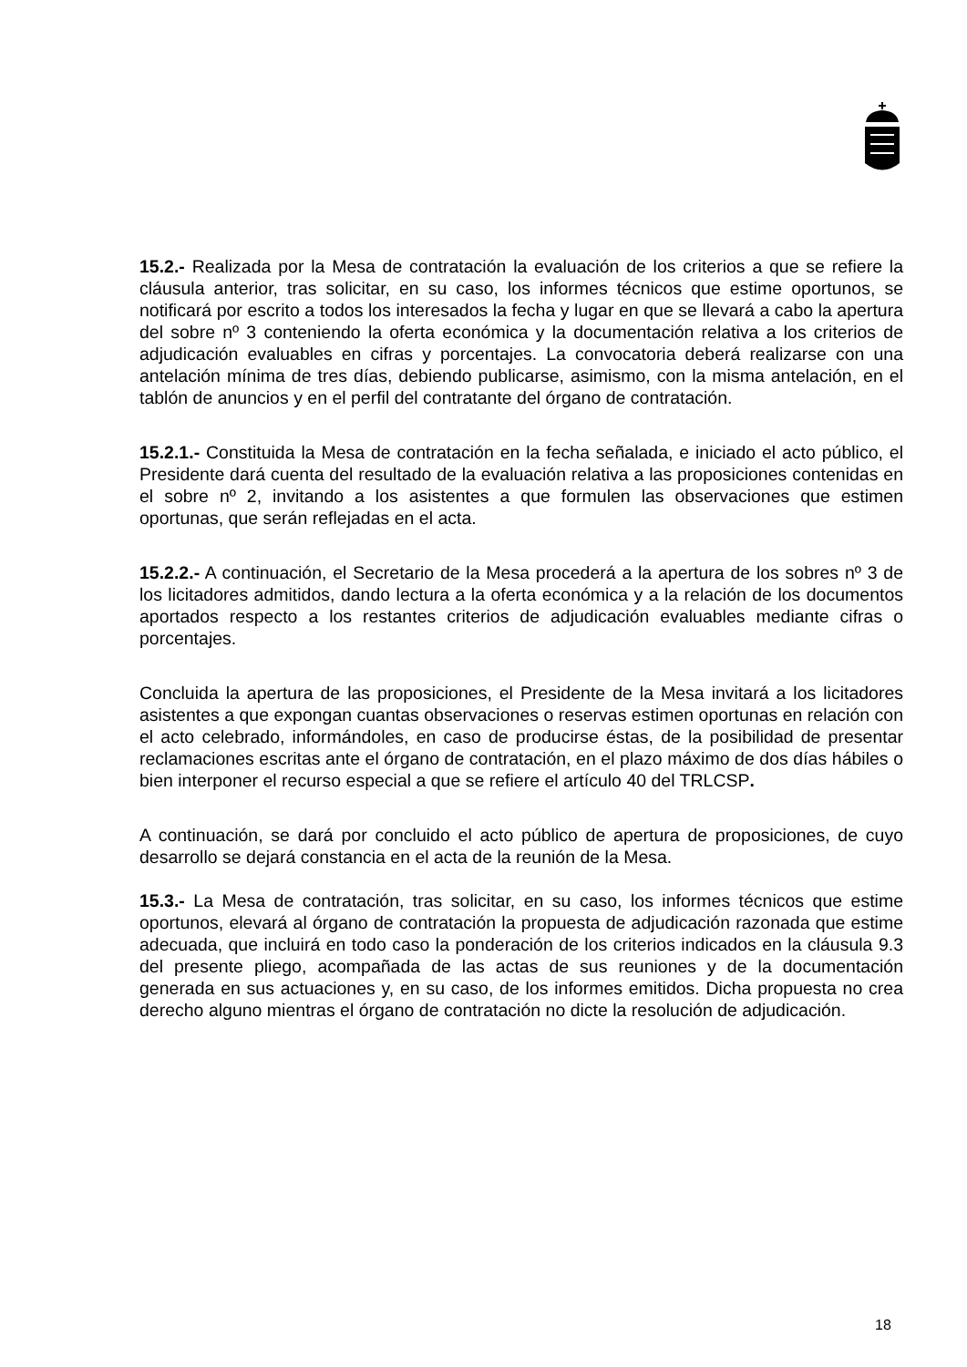15.2.- Realizada por la Mesa de contratación la evaluación de los criterios a que se refiere la cláusula anterior, tras solicitar, en su caso, los informes técnicos que estime oportunos, se notificará por escrito a todos los interesados la fecha y lugar en que se llevará a cabo la apertura del sobre nº 3 conteniendo la oferta económica y la documentación relativa a los criterios de adjudicación evaluables en cifras y porcentajes. La convocatoria deberá realizarse con una antelación mínima de tres días, debiendo publicarse, asimismo, con la misma antelación, en el tablón de anuncios y en el perfil del contratante del órgano de contratación.
15.2.1.- Constituida la Mesa de contratación en la fecha señalada, e iniciado el acto público, el Presidente dará cuenta del resultado de la evaluación relativa a las proposiciones contenidas en el sobre nº 2, invitando a los asistentes a que formulen las observaciones que estimen oportunas, que serán reflejadas en el acta.
15.2.2.- A continuación, el Secretario de la Mesa procederá a la apertura de los sobres nº 3 de los licitadores admitidos, dando lectura a la oferta económica y a la relación de los documentos aportados respecto a los restantes criterios de adjudicación evaluables mediante cifras o porcentajes.
Concluida la apertura de las proposiciones, el Presidente de la Mesa invitará a los licitadores asistentes a que expongan cuantas observaciones o reservas estimen oportunas en relación con el acto celebrado, informándoles, en caso de producirse éstas, de la posibilidad de presentar reclamaciones escritas ante el órgano de contratación, en el plazo máximo de dos días hábiles o bien interponer el recurso especial a que se refiere el artículo 40 del TRLCSP.
A continuación, se dará por concluido el acto público de apertura de proposiciones, de cuyo desarrollo se dejará constancia en el acta de la reunión de la Mesa.
15.3.- La Mesa de contratación, tras solicitar, en su caso, los informes técnicos que estime oportunos, elevará al órgano de contratación la propuesta de adjudicación razonada que estime adecuada, que incluirá en todo caso la ponderación de los criterios indicados en la cláusula 9.3 del presente pliego, acompañada de las actas de sus reuniones y de la documentación generada en sus actuaciones y, en su caso, de los informes emitidos. Dicha propuesta no crea derecho alguno mientras el órgano de contratación no dicte la resolución de adjudicación.
18